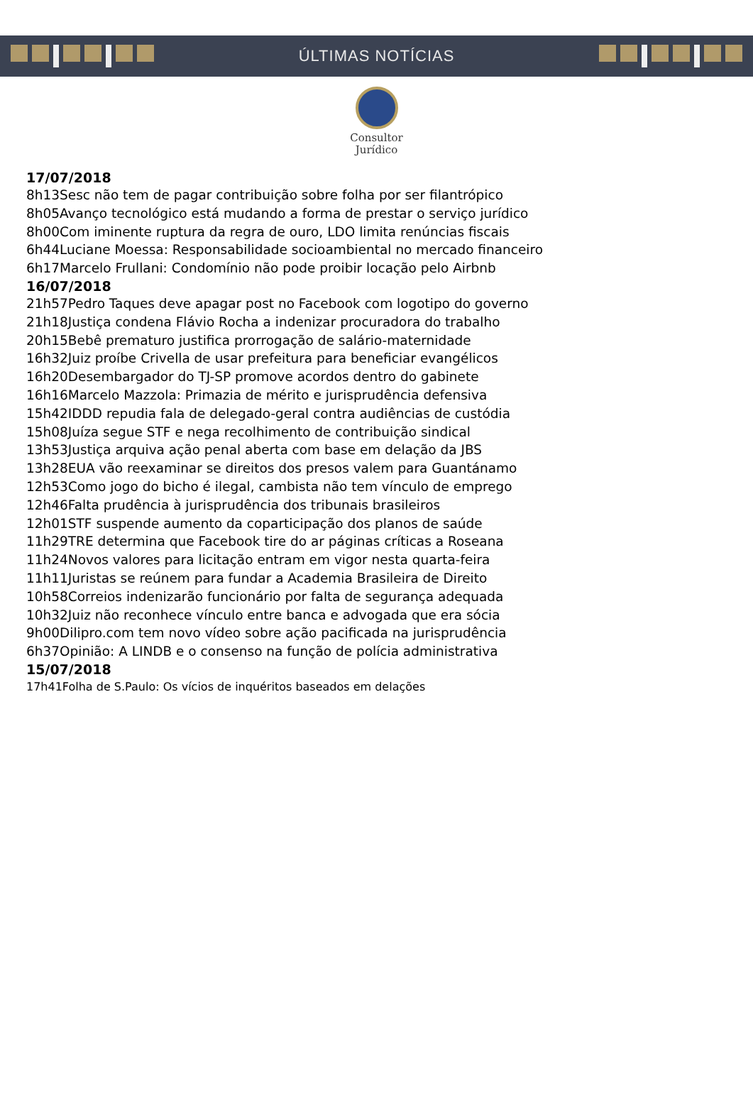ÚLTIMAS NOTÍCIAS
Consultor
Jurídico
17/07/2018
8h13Sesc não tem de pagar contribuição sobre folha por ser filantrópico
8h05Avanço tecnológico está mudando a forma de prestar o serviço jurídico
8h00Com iminente ruptura da regra de ouro, LDO limita renúncias fiscais
6h44Luciane Moessa: Responsabilidade socioambiental no mercado financeiro
6h17Marcelo Frullani: Condomínio não pode proibir locação pelo Airbnb
16/07/2018
21h57Pedro Taques deve apagar post no Facebook com logotipo do governo
21h18Justiça condena Flávio Rocha a indenizar procuradora do trabalho
20h15Bebê prematuro justifica prorrogação de salário-maternidade
16h32Juiz proíbe Crivella de usar prefeitura para beneficiar evangélicos
16h20Desembargador do TJ-SP promove acordos dentro do gabinete
16h16Marcelo Mazzola: Primazia de mérito e jurisprudência defensiva
15h42IDDD repudia fala de delegado-geral contra audiências de custódia
15h08Juíza segue STF e nega recolhimento de contribuição sindical
13h53Justiça arquiva ação penal aberta com base em delação da JBS
13h28EUA vão reexaminar se direitos dos presos valem para Guantánamo
12h53Como jogo do bicho é ilegal, cambista não tem vínculo de emprego
12h46Falta prudência à jurisprudência dos tribunais brasileiros
12h01STF suspende aumento da coparticipação dos planos de saúde
11h29TRE determina que Facebook tire do ar páginas críticas a Roseana
11h24Novos valores para licitação entram em vigor nesta quarta-feira
11h11Juristas se reúnem para fundar a Academia Brasileira de Direito
10h58Correios indenizarão funcionário por falta de segurança adequada
10h32Juiz não reconhece vínculo entre banca e advogada que era sócia
9h00Dilipro.com tem novo vídeo sobre ação pacificada na jurisprudência
6h37Opinião: A LINDB e o consenso na função de polícia administrativa
15/07/2018
17h41Folha de S.Paulo: Os vícios de inquéritos baseados em delações